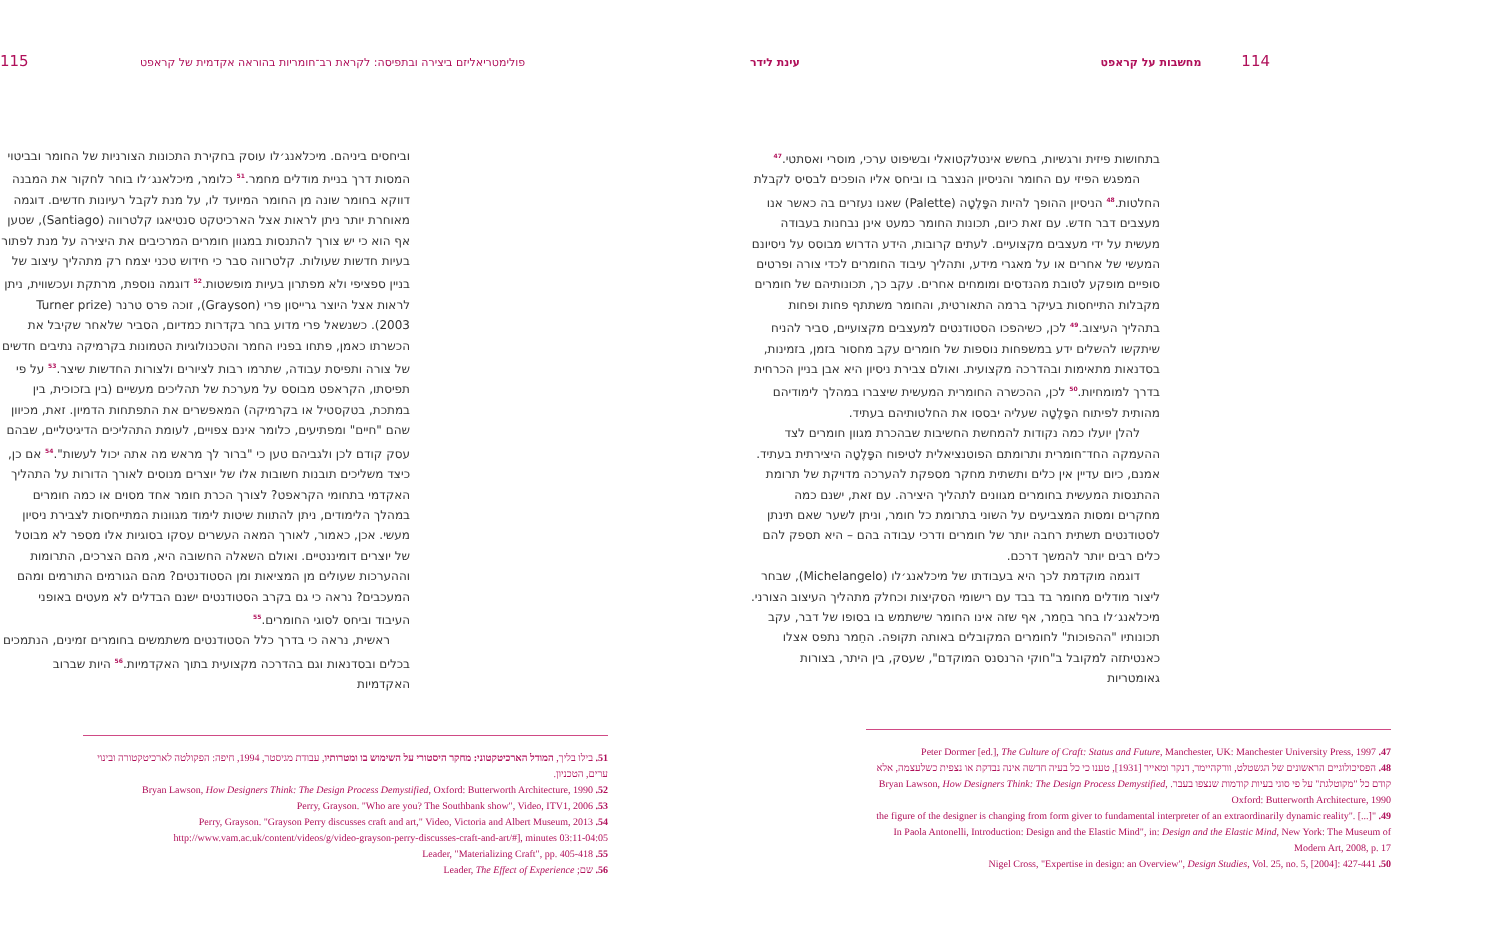114 מחשבות על קראפט עינת לידר
בתחושות פיזית ורגשיות, בחשש אינטלקטואלי ובשיפוט ערכי, מוסרי ואסתטי.<sup>47</sup>
המפגש הפיזי עם החומר והניסיון הנצבר בו וביחס אליו הופכים לבסיס לקבלת החלטות.<sup>48</sup> הניסיון ההופך להיות הפָּלֶטָה (Palette) שאנו נעזרים בה כאשר אנו מעצבים דבר חדש. עם זאת כיום, תכונות החומר כמעט אינן נבחנות בעבודה מעשית על ידי מעצבים מקצועיים. לעתים קרובות, הידע הדרוש מבוסס על ניסיונם המעשי של אחרים או על מאגרי מידע, ותהליך עיבוד החומרים לכדי צורה ופרטים סופיים מופקע לטובת מהנדסים ומומחים אחרים. עקב כך, תכונותיהם של חומרים מקבלות התייחסות בעיקר ברמה התאורטית, והחומר משתתף פחות ופחות בתהליך העיצוב.<sup>49</sup> לכן, כשיהפכו הסטודנטים למעצבים מקצועיים, סביר להניח שיתקשו להשלים ידע במשפחות נוספות של חומרים עקב מחסור בזמן, בזמינות, בסדנאות מתאימות ובהדרכה מקצועית. ואולם צבירת ניסיון היא אבן בניין הכרחית בדרך למומחיות.<sup>50</sup> לכן, ההכשרה החומרית המעשית שיצברו במהלך לימודיהם מהותית לפיתוח הפָּלֶטָה שעליה יבססו את החלטותיהם בעתיד.
להלן יועלו כמה נקודות להמחשת החשיבות שבהכרת מגוון חומרים לצד ההעמקה החד־חומרית ותרומתם הפוטנציאלית לטיפוח הפָּלֶטָה היצירתית בעתיד. אמנם, כיום עדיין אין כלים ותשתית מחקר מספקת להערכה מדויקת של תרומת ההתנסות המעשית בחומרים מגוונים לתהליך היצירה. עם זאת, ישנם כמה מחקרים ומסות המצביעים על השוני בתרומת כל חומר, וניתן לשער שאם תינתן לסטודנטים תשתית רחבה יותר של חומרים ודרכי עבודה בהם – היא תספק להם כלים רבים יותר להמשך דרכם.
דוגמה מוקדמת לכך היא בעבודתו של מיכלאנג׳לו (Michelangelo), שבחר ליצור מודלים מחומר בד בבד עם רישומי הסקיצות וכחלק מתהליך העיצוב הצורני. מיכלאנג׳לו בחר בחֵמר, אף שזה אינו החומר שישתמש בו בסופו של דבר, עקב תכונותיו "ההפוכות" לחומרים המקובלים באותה תקופה. החֵמר נתפס אצלו כאנטיתזה למקובל ב"חוקי הרנסנס המוקדם", שעסק, בין היתר, בצורות גאומטריות
47. Peter Dormer [ed.], The Culture of Craft: Status and Future, Manchester, UK: Manchester University Press, 1997
48. הפסיכולוגיים הראשונים של הגשטלט, וורקהיימר, דנקר ומאייר [1931], טענו כי כל בעיה חדשה אינה נבדקת או נצפית כשלעצמה, אלא קודם כל "מקוטלגת" על פי סוגי בעיות קודמות שנצפו בעבר. Bryan Lawson, How Designers Think: The Design Process Demystified, Oxford: Butterworth Architecture, 1990
49. "[...] the figure of the designer is changing from form giver to fundamental interpreter of an extraordinarily dynamic reality". In Paola Antonelli, Introduction: Design and the Elastic Mind", in: Design and the Elastic Mind, New York: The Museum of Modern Art, 2008, p. 17
50. Nigel Cross, "Expertise in design: an Overview", Design Studies, Vol. 25, no. 5, [2004]: 427-441
פולימטריאליזם ביצירה ובתפיסה: לקראת רב־חומריות בהוראה אקדמית של קראפט 115
וביחסים ביניהם. מיכלאנג׳לו עוסק בחקירת התכונות הצורניות של החומר ובביטוי המסות דרך בניית מודלים מחמר.<sup>51</sup> כלומר, מיכלאנג׳לו בוחר לחקור את המבנה דווקא בחומר שונה מן החומר המיועד לו, על מנת לקבל רעיונות חדשים. דוגמה מאוחרת יותר ניתן לראות אצל הארכיטקט סנטיאגו קלטרווה (Santiago), שטען אף הוא כי יש צורך להתנסות במגוון חומרים המרכיבים את היצירה על מנת לפתור בעיות חדשות שעולות. קלטרווה סבר כי חידוש טכני יצמח רק מתהליך עיצוב של בניין ספציפי ולא מפתרון בעיות מופשטות.<sup>52</sup> דוגמה נוספת, מרתקת ועכשווית, ניתן לראות אצל היוצר גרייסון פרי (Grayson), זוכה פרס טרנר (Turner prize 2003). כשנשאל פרי מדוע בחר בקדרות כמדיום, הסביר שלאחר שקיבל את הכשרתו כאמן, פתחו בפניו החמר והטכנולוגיות הטמונות בקרמיקה נתיבים חדשים של צורה ותפיסת עבודה, שתרמו רבות לציורים ולצורות החדשות שיצר.<sup>53</sup> על פי תפיסתו, הקראפט מבוסס על מערכת של תהליכים מעשיים (בין בזכוכית, בין במתכת, בטקסטיל או בקרמיקה) המאפשרים את התפתחות הדמיון. זאת, מכיוון שהם "חיים" ומפתיעים, כלומר אינם צפויים, לעומת התהליכים הדיגיטליים, שבהם עסק קודם לכן ולגביהם טען כי "ברור לך מראש מה אתה יכול לעשות".<sup>54</sup> אם כן, כיצד משליכים תובנות חשובות אלו של יוצרים מנוסים לאורך הדורות על התהליך האקדמי בתחומי הקראפט? לצורך הכרת חומר אחד מסוים או כמה חומרים במהלך הלימודים, ניתן להתוות שיטות לימוד מגוונות המתייחסות לצבירת ניסיון מעשי. אכן, כאמור, לאורך המאה העשרים עסקו בסוגיות אלו מספר לא מבוטל של יוצרים דומיננטיים. ואולם השאלה החשובה היא, מהם הצרכים, התרומות וההערכות שעולים מן המציאות ומן הסטודנטים? מהם הגורמים התורמים ומהם המעכבים? נראה כי גם בקרב הסטודנטים ישנם הבדלים לא מעטים באופני העיבוד וביחס לסוגי החומרים.<sup>55</sup>
ראשית, נראה כי בדרך כלל הסטודנטים משתמשים בחומרים זמינים, הנתמכים בכלים ובסדנאות וגם בהדרכה מקצועית בתוך האקדמיות.<sup>56</sup> היות שברוב האקדמיות
51. בילו בליך, המודל הארכיטקטוני: מחקר היסטורי על השימוש בו ומטרותיו, עבודת מגיסטר, 1994, חיפה: הפקולטה לארכיטקטורה ובינוי ערים, הטכניון.
52. Bryan Lawson, How Designers Think: The Design Process Demystified, Oxford: Butterworth Architecture, 1990
53. Perry, Grayson. "Who are you? The Southbank show", Video, ITV1, 2006
54. Perry, Grayson. "Grayson Perry discusses craft and art," Video, Victoria and Albert Museum, 2013 http://www.vam.ac.uk/content/videos/g/video-grayson-perry-discusses-craft-and-art/#], minutes 03:11-04:05
55. Leader, "Materializing Craft", pp. 405-418
56. שם; Leader, The Effect of Experience